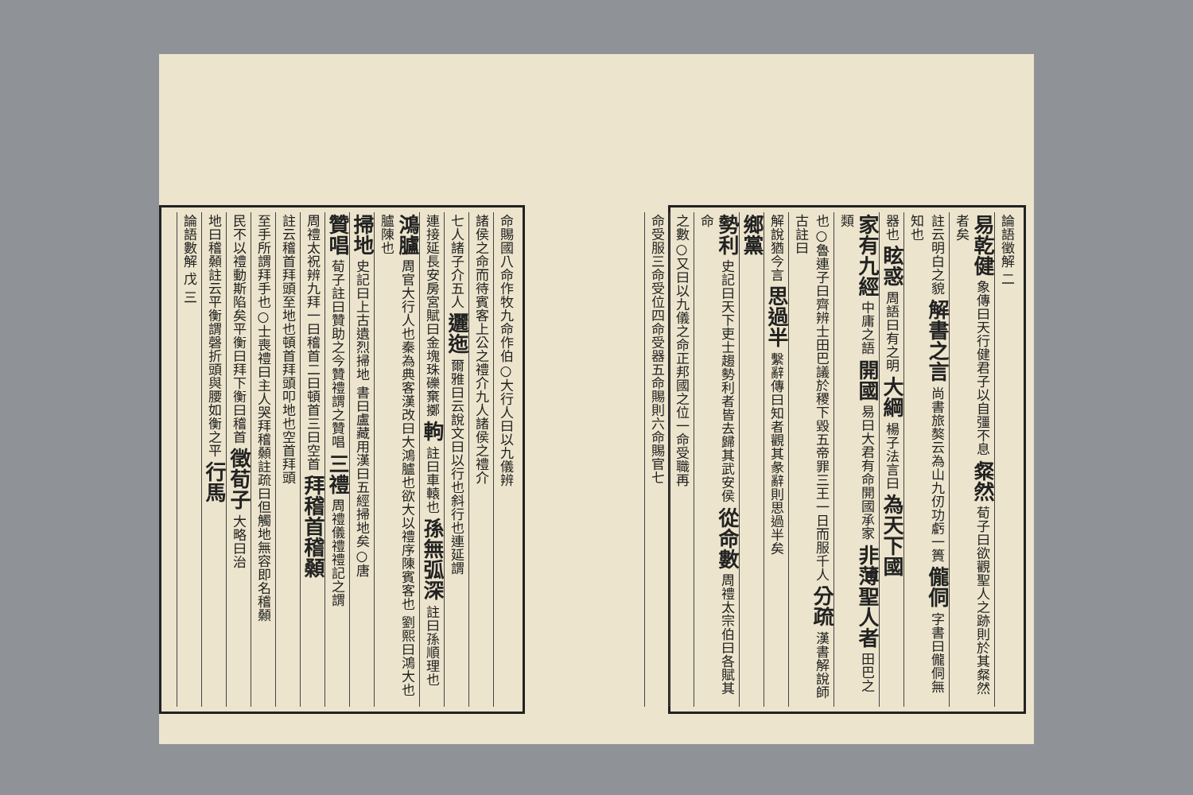命賜國八命作牧九命作伯○大行人曰以九儀辨
諸侯之命而待賓客上公之禮介九人諸侯之禮介
七人諸子介五人 邐迤 爾雅曰云說文曰以行也斜行也連延謂
連接延長安房宮賦曰金塊珠礫棄擲 軥 註曰車轅也 孫無弧深 註曰孫順理也
鴻臚 周官大行人也秦為典客漢改曰大鴻臚也欲大以禮序陳賓客也 劉熙曰鴻大也臚陳也
掃地 史記曰上古遺烈掃地 書曰盧藏用漢曰五經掃地矣○唐
贊唱 荀子註曰贊助之今贊禮謂之贊唱 三禮 周禮儀禮禮記之謂
周禮太祝辨九拜一曰稽首二曰頓首三曰空首 拜稽首稽顙
註云稽首拜頭至地也頓首拜頭叩地也空首拜頭
至手所謂拜手也○士喪禮曰主人哭拜稽顙註疏曰但觸地無容即名稽顙
民不以禮動斯陷矣平衡曰拜下衡曰稽首 徵荀子 大略曰治
地曰稽顙註云平衡謂磬折頭與腰如衡之平 行馬
論語數解 戊 三
論語徵解 二
易乾健 象傳曰天行健君子以自彊不息 粲然 荀子曰欲觀聖人之跡則於其粲然者矣
註云明白之貌 解書之言 尚書旅獒云為山九仞功虧一簣 儱侗 字書曰儱侗無知也
器也 眩惑 周語曰有之明 大綱 楊子法言曰 為天下國
家有九經 中庸之語 開國 易曰大君有命開國承家 非薄聖人者 田巴之類
也○魯連子曰齊辨士田巴議於稷下毀五帝罪三王一日而服千人 分疏 漢書解說師古註曰
解說猶今言 思過半 繫辭傳曰知者觀其彖辭則思過半矣
鄉黨
勢利 史記曰天下吏士趨勢利者皆去歸其武安侯 從命數 周禮太宗伯曰各賦其命
之數○又曰以九儀之命正邦國之位一命受職再
命受服三命受位四命受器五命賜則六命賜官七